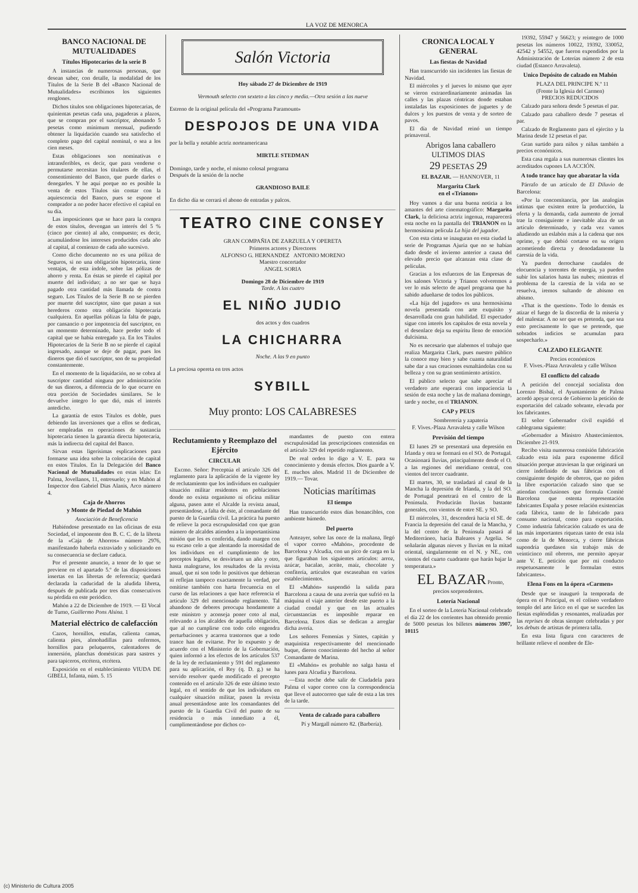LA VOZ DE MENORCA
BANCO NACIONAL DE MUTUALIDADES
Títulos Hipotecarios de la serie B
A instancias de numerosas personas, que desean saber, con detalle, la modalidad de los Títulos de la Serie B del «Banco Nacional de Mutualidades» escribimos los siguientes renglones.
Dichos títulos son obligaciones hipotecarias, de quinientas pesetas cada una, pagaderas a plazos, que se compran por el suscriptor, abonando 5 pesetas como mínimum mensual, pudiendo obtener la liquidación cuando sea satisfecho el completo pago del capital nominal, o sea a los cien meses.
Estas obligaciones son nominativas e intransferibles, es decir, que para venderse o permutarse necesitan los titulares de ellas, el consentimiento del Banco, que puede darles o denegarles. Y he aquí porque no es posible la venta de estos Títulos sin contar con la aquiescencia del Banco, pues se espone el comprador a no poder hacer efectivo el capital en su día.
Las imposiciones que se hace para la compra de estos títulos, devengan un interés del 5 % (cinco por ciento) al año, compuesto; es decir, acumulándose los intereses producidos cada año al capital, al comienzo de cada año sucesivo.
Como dicho documento no es una póliza de Seguros, si no una obligación hipotecaria, tiene ventajas, de esta índole, sobre las pólizas de ahorro y renta. En éstas se pierde el capital por muerte del individuo; a no ser que se haya pagado otra cantidad más llamada de contra seguro. Los Títulos de la Serie B no se pierden por muerte del suscriptor, sino que pasan a sus herederos como otra obligación hipotecaria cualquiera. En aquellas pólizas la falta de pago, por cansancio o por impotencia del suscriptor, en un momento determinado, hace perder todo el capital que se había entregado ya. En los Títulos Hipotecarios de la Serie B no se pierde el capital ingresado, aunque se deje de pagar, pues los dineros que dió el suscriptor, son de su propiedad constantemente.
En el momento de la liquidación, no se cobra al suscriptor cantidad ninguna por administración de sus dineros, a diferencia de lo que ocurre en otra porción de Sociedades similares. Se le devuelve íntegro lo que dió, más el interés antedicho.
La garantía de estos Títulos es doble, pues debiendo las inversiones que a ellos se dedican, ser empleadas en operaciones de sustancia hipotecaria tienen la garantía directa hipotecaria, más la indirecta del capital del Banco.
Sirvan estas ligerísimas esplicaciones para formarse una idea sobre la colocación de capital en estos Títulos. En la Delegación del Banco Nacional de Mutualidades en estas islas: En Palma, Jovellanos, 11, entresuelo; y en Mahón al Inspector don Gabriel Dias Alanis, Arco número 4.
Caja de Ahorros
y Monte de Piedad de Mahón
Asociación de Beneficencia
Habiéndose presentado en las oficinas de esta Sociedad, el imponente don B. C. C. de la libreta de la «Caja de Ahorros» número 2976, manifestando haberla extraviado y solicitando en su consecuencia se declare caduca.
Por el presente anuncio, a tenor de lo que se previene en el apartado 5.º de las disposiciones insertas en las libretas de referencia; quedará declarada la caducidad de la aludida libreta, después de publicada por tres días consecutivos su pérdida en este periódico.
Mahón a 22 de Diciembre de 1919. — El Vocal de Turno, Guillermo Pons Alsina. 1
Material eléctrico de calefacción
Cazos, hornillos, estufas, calienta camas, calienta pies, almohadillas para enfermos, hornillos para peluqueros, calentadores de inmersión, planchas domésticas para sastres y para tapiceros, etcétera, etcétera.
Exposición en el establecimiento VIUDA DE GIBELI, Infanta, núm. 5. 15
Salón Victoria
Hoy sábado 27 de Diciembre de 1919
Vermouth selecto con sexteto a las cinco y media.—Otra sesión a las nueve
Estreno de la original película del «Programa Paramount»
DESPOJOS DE UNA VIDA
por la bella y notable actriz norteamericana
MIRTLE STEDMAN
Domingo, tarde y noche, el mismo colosal programa
Después de la sesión de la noche
GRANDIOSO BAILE
En dicho día se cerrará el abono de entradas y palcos.
TEATRO CINE CONSEY
GRAN COMPAÑIA DE ZARZUELA Y OPERETA
Primeros actores y Directores
ALFONSO G. HERNANDEZ ANTONIO MORENO
Maestro concertador
ANGEL SORIA
Domingo 28 de Diciembre de 1919
Tarde. A las cuatro
EL NIÑO JUDIO
dos actos y dos cuadros
LA CHICHARRA
Noche. A las 9 en punto
La preciosa opereta en tres actos
SYBILL
Muy pronto: LOS CALABRESES
Reclutamiento y Reemplazo del Ejército
CIRCULAR
Excmo. Señor: Preceptúa el artículo 326 del reglamento para la aplicación de la vigente ley de reclutamiento que los individuos en cualquier situación militar residentes en poblaciones donde no exista organismo ni oficina militar alguna, pasen ante el Alcalde la revista anual, presentándose, a falta de éste, al comandante del puesto de la Guardia civil. La práctica ha puesto de relieve la poca escrupulosidad con que gran número de alcaldes atienden a la importantísima misión que les es conferida, dando margen con su escaso celo a que alentando la morosidad de los individuos en el cumplimiento de los preceptos legales, se desvirtuen un año y otro, hasta malograrse, los resultados de la revista anual, que ni son todo lo positivos que debieran ni reflejan tampoco exactamente la verdad, por omitirse también con harta frecuencia en el curso de las relaciones a que hace referencia el artículo 329 del mencionado reglamento. Tal abandono de deberes preocupa hondamente a este ministro y aconseja poner coto al mal, relevando a los alcaldes de aquella obligación, que al no cumplirse con todo celo engendra perturbaciones y acarrea trastornos que a todo trance han de evitarse. Por lo expuesto y de acuerdo con el Ministerio de la Gobernación, quien informó a los efectos de los artículos 537 de la ley de reclutamiento y 591 del reglamento para su aplicación, el Rey (q. D. g.) se ha servido resolver quede modificado el precepto contenido en el artículo 326 de este último texto legal, en el sentido de que los individuos en cualquier situación militar, pasen la revista anual presentándose ante los comandantes del puesto de la Guardia Civil del punto de su residencia o más inmediato a él, cumplimentándose por dichos co-
mandantes de puesto con entera escrupulosidad las prescripciones contenidas en el artículo 329 del repetido reglamento.
De real orden lo digo a V. E. para su conocimiento y demás efectos. Dios guarde a V. E. muchos años. Madrid 11 de Diciembre de 1919.— Tovar.
Noticias marítimas
El tiempo
Han transcurrido estos días bonancibles, con ambiente húmedo.
Del puerto
Anteayer, sobre las once de la mañana, llegó el vapor correo «Mahón», procedente de Barcelona y Alcudia, con un pico de carga en la que figuraban los siguientes artículos: arroz, azúcar, bacalao, aceite, maíz, chocolate y confitería, artículos que escaseaban en varios establecimientos.
El «Mahón» suspendió la salida para Barcelona a causa de una avería que sufrió en la máquina el viaje anterior desde este puerto a la ciudad condal y que en las actuales circunstancias es imposible reparar en Barcelona. Estos días se dedican a arreglar dicha avería.
Los señores Femenías y Sintes, capitán y maquinista respectivamente del mencionado buque, dieron conocimiento del hecho al señor Comandante de Marina.
El «Mahón» es probable no salga hasta el lunes para Alcudia y Barcelona.
—Esta noche debe salir de Ciudadela para Palma el vapor correo con la correspondencia que lleve el autocorreo que sale de esta a las tres de la tarde.
Venta de calzado para caballero
Pí y Margall número 82. (Barbería).
CRONICA LOCAL Y GENERAL
Las fiestas de Navidad
Han transcurrido sin incidentes las fiestas de Navidad.
El miércoles y el jueves lo mismo que ayer se vieron extraordinariamente animadas las calles y las plazas céntricas donde estaban instaladas las exposiciones de juguetes y de dulces y los puestos de venta y de sorteo de pavos.
El día de Navidad reinó un tiempo primaveral.
Abrigos lana caballero
ULTIMOS DIAS
29 PESETAS 29
EL BAZAR. — HANNOVER, 11
Margarita Clark
en el «Trianon»
Hoy vamos a dar una buena noticia a los amantes del arte cinematográfico: Margarita Clark, la deliciosa actriz ingenua, reaparecerá esta noche en la pantalla del TRIANON en la hermosísima película La hija del jugador.
Con esta cinta se inauguran en esta ciudad la serie de Programas Ajuria que no se habían dado desde el invierno anterior a causa del elevado precio que alcanzan esta clase de películas.
Gracias a los esfuerzos de las Empresas de los salones Victoria y Trianon volveremos a ver lo más selecto de aquel programa que ha sabido adueñarse de todos los públicos.
«La hija del jugador» es una hermosísima novela presentada con arte exquisito y desarrollada con gran habilidad. El espectador sigue con interés los capítulos de esta novela y el desenlace deja su espíritu lleno de emoción dulcísima.
No es necesario que alabemos el trabajo que realiza Margarita Clark, pues nuestro público la conoce muy bien y sabe cuanta naturalidad sabe dar a sus creaciones esmaltándolas con su belleza y con su gran sentimiento artístico.
El público selecto que sabe apreciar el verdadero arte esperará con impaciencia la sesión de esta noche y las de mañana domingo, tarde y noche, en el TRIANON.
CAP y PEUS
Sombrerería y zapatería
F. Vives.-Plaza Arravaleta y calle Wilson
Previsión del tiempo
El lunes 29 se presentará una depresión en Irlanda y otra se formará en el SO. de Portugal. Ocasionará lluvias, principalmente desde el O. a las regiones del meridiano central, con vientos del tercer cuadrante.
El martes, 30, se trasladará al canal de la Mancha la depresión de Irlanda, y la del SO. de Portugal penetrará en el centro de la Península. Producirán lluvias bastante generales, con vientos de entre SE. y SO.
El miércoles, 31, descenderá hacia el SE. de Francia la depresión del canal de la Mancha, y la del centro de la Península pasará al Mediterráneo, hacia Baleares y Argelia. Se señalarán algunas nieves y lluvias en la mitad oriental, singularmente en el N. y NE., con vientos del cuarto cuadrante que harán bajar la temperatura.»
EL BAZAR Pronto, precios sorprendentes.
Lotería Nacional
En el sorteo de la Lotería Nacional celebrado el día 22 de los corrientes han obtenido premio de 5000 pesetas los billetes números 3907, 10115
19392, 55947 y 56623; y reintegro de 1000 pesetas los números 10022, 19392, 330052, 42542 y 54552, que fueron expendidos por la Administración de Loterías número 2 de esta ciudad (Estanco Arravaleta).
Unico Depósito de calzado en Mahón
PLAZA DEL PRINCIPE N.º 11
(Frente la Iglesia del Carmen)
PRECIOS REDUCIDOS
Calzado para señora desde 5 pesetas el par.
Calzado para caballero desde 7 pesetas el par.
Calzado de Reglamento para el ejército y la Marina desde 12 pesetas el par.
Gran surtido para niños y niñas también a precios económicos.
Esta casa regala a sus numerosas clientes los acreditados cupones LA ACCIÓN.
A todo trance hay que abaratar la vida
Párrafo de un artículo de El Diluvio de Barcelona:
«Por la concomitancia, por las analogías íntimas que existen entre la producción, la oferta y la demanda, cada aumento de jornal trae la consiguiente e inevitable alza de un artículo determinado, y cada vez vamos añadiendo un eslabón más a la cadena que nos oprime, y que debió cortarse en su origen acometiendo directa y denodadamente la carestía de la vida.
Ya pueden derrocharse caudales de elocuencia y torrentes de energía, ya pueden subir los salarios hasta las nubes; mientras el problema de la carestía de la vida no se resuelva, iremos sultando de abismo en abismo.
«That is the question». Todo lo demás es atizar el fuego de la discordia de la miseria y del malestar. A no ser que es pretenda, que sea esto precisamente lo que se pretende, que sobrados indicios se acumulan para sospecharlo.»
CALZADO ELEGANTE
Precios económicos
F. Vives.-Plaza Arravaleta y calle Wilson
El conflicto del calzado
A petición del concejal socialista don Lorenzo Bisbal, el Ayuntamiento de Palma acordó apoyar cerca de Gobierno la petición de exportación del calzado sobrante, elevada por los fabricantes.
El señor Gobernador civil expidió el cablegrama siguiente:
«Gobernador a Ministro Abastecimientos. Diciembre 21-919.
Recibo visita numerosa comisión fabricación calzado esta isla para exponerme difícil situación porque atraviesan la que originará un cierre indefinido de sus fábricas con el consiguiente despido de obreros, que no piden la libre exportación calzado sino que se atiendan conclusiones que formula Comité Barcelona que ostenta representación fabricantes España y posee relación existencias cada fábrica, tanto de lo fabricado para consumo nacional, como para exportación. Como industria fabricación calzado es una de las más importantes riquezas tanto de esta isla como de la de Menorca, y cierre fábricas supondría quedasen sin trabajo más de veinticinco mil obreros, me permito apoyar ante V. E. petición que por mi conducto respetuosamente le formulan estos fabricantes».
Elena Fons en la ópera «Carmen»
Desde que se inauguró la temporada de ópera en el Principal, es el coliseo verdadero templo del arte lírico en el que se suceden las fiestas espléndidas y resonantes, realizadas por las reprises de obras siempre celebradas y por los debuts de artistas de primera talla.
En esta lista figura con caracteres de brillante relieve el nombre de Ele-
(c) Ministerio de Cultura 2005